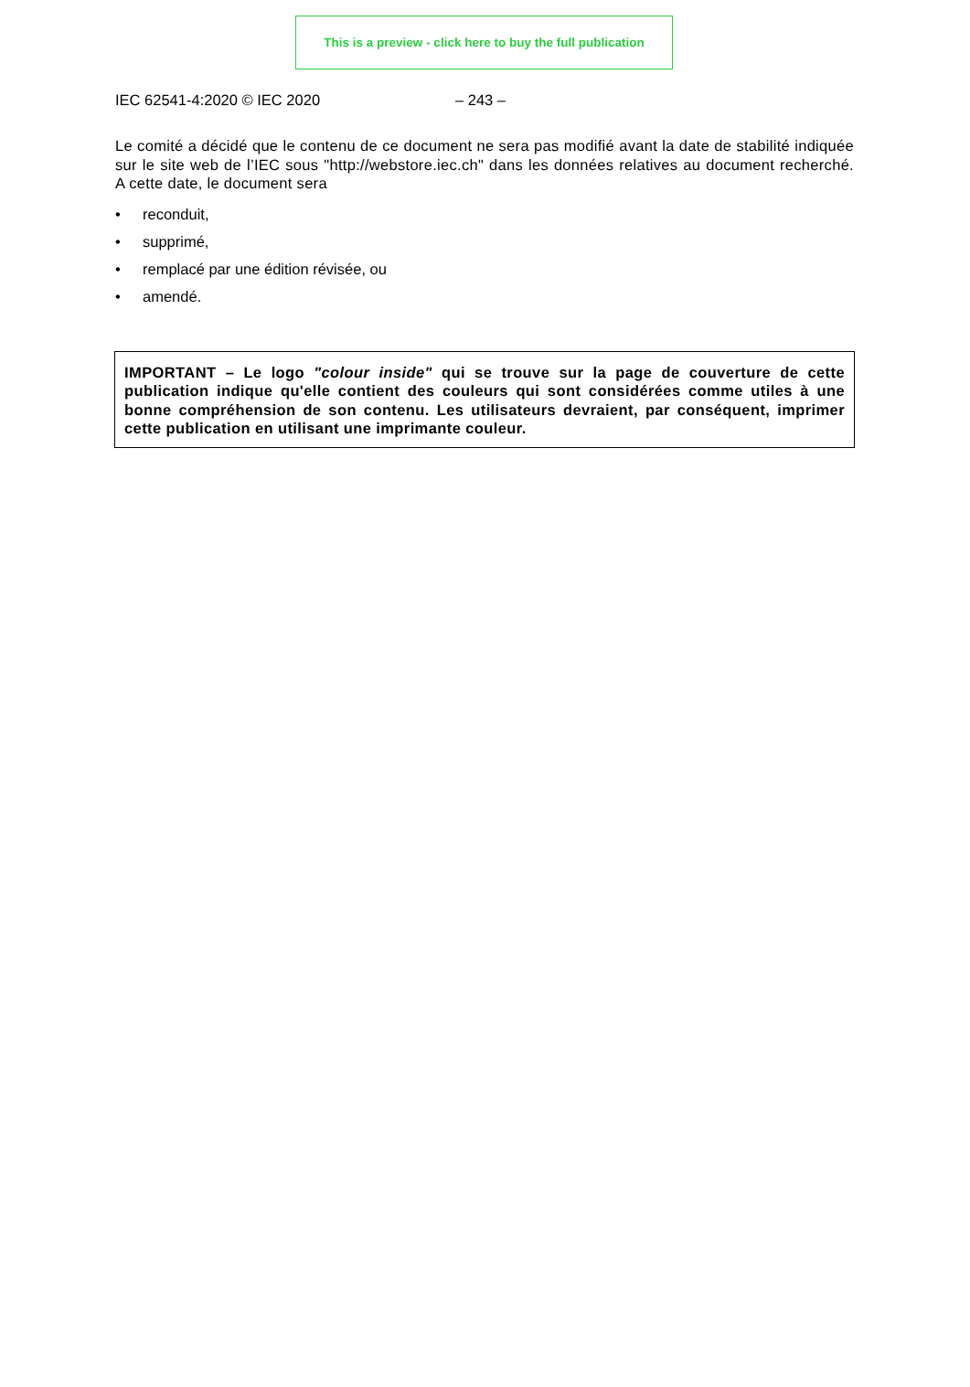This is a preview - click here to buy the full publication
IEC 62541-4:2020 © IEC 2020 – 243 –
Le comité a décidé que le contenu de ce document ne sera pas modifié avant la date de stabilité indiquée sur le site web de l’IEC sous "http://webstore.iec.ch" dans les données relatives au document recherché. A cette date, le document sera
• reconduit,
• supprimé,
• remplacé par une édition révisée, ou
• amendé.
IMPORTANT – Le logo "colour inside" qui se trouve sur la page de couverture de cette publication indique qu'elle contient des couleurs qui sont considérées comme utiles à une bonne compréhension de son contenu. Les utilisateurs devraient, par conséquent, imprimer cette publication en utilisant une imprimante couleur.